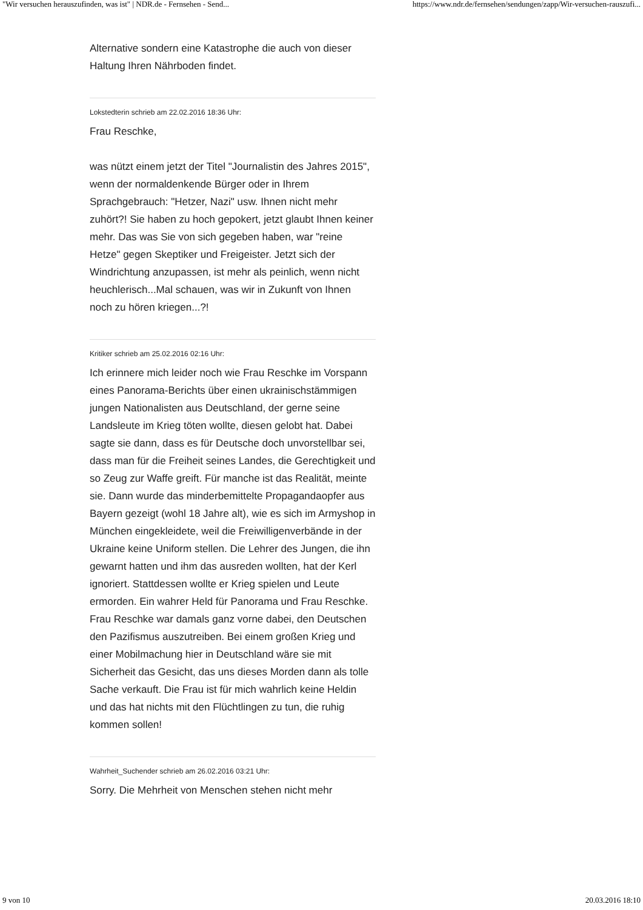"Wir versuchen herauszufinden, was ist" | NDR.de - Fernsehen - Send... https://www.ndr.de/fernsehen/sendungen/zapp/Wir-versuchen-rauszufi...
Alternative sondern eine Katastrophe die auch von dieser Haltung Ihren Nährboden findet.
Lokstedterin schrieb am 22.02.2016 18:36 Uhr:
Frau Reschke,
was nützt einem jetzt der Titel "Journalistin des Jahres 2015", wenn der normaldenkende Bürger oder in Ihrem Sprachgebrauch: "Hetzer, Nazi" usw. Ihnen nicht mehr zuhört?! Sie haben zu hoch gepokert, jetzt glaubt Ihnen keiner mehr. Das was Sie von sich gegeben haben, war "reine Hetze" gegen Skeptiker und Freigeister. Jetzt sich der Windrichtung anzupassen, ist mehr als peinlich, wenn nicht heuchlerisch...Mal schauen, was wir in Zukunft von Ihnen noch zu hören kriegen...?!
Kritiker schrieb am 25.02.2016 02:16 Uhr:
Ich erinnere mich leider noch wie Frau Reschke im Vorspann eines Panorama-Berichts über einen ukrainischstämmigen jungen Nationalisten aus Deutschland, der gerne seine Landsleute im Krieg töten wollte, diesen gelobt hat. Dabei sagte sie dann, dass es für Deutsche doch unvorstellbar sei, dass man für die Freiheit seines Landes, die Gerechtigkeit und so Zeug zur Waffe greift. Für manche ist das Realität, meinte sie. Dann wurde das minderbemittelte Propagandaopfer aus Bayern gezeigt (wohl 18 Jahre alt), wie es sich im Armyshop in München eingekleidete, weil die Freiwilligenverbände in der Ukraine keine Uniform stellen. Die Lehrer des Jungen, die ihn gewarnt hatten und ihm das ausreden wollten, hat der Kerl ignoriert. Stattdessen wollte er Krieg spielen und Leute ermorden. Ein wahrer Held für Panorama und Frau Reschke. Frau Reschke war damals ganz vorne dabei, den Deutschen den Pazifismus auszutreiben. Bei einem großen Krieg und einer Mobilmachung hier in Deutschland wäre sie mit Sicherheit das Gesicht, das uns dieses Morden dann als tolle Sache verkauft. Die Frau ist für mich wahrlich keine Heldin und das hat nichts mit den Flüchtlingen zu tun, die ruhig kommen sollen!
Wahrheit_Suchender schrieb am 26.02.2016 03:21 Uhr:
Sorry. Die Mehrheit von Menschen stehen nicht mehr
9 von 10 20.03.2016 18:10